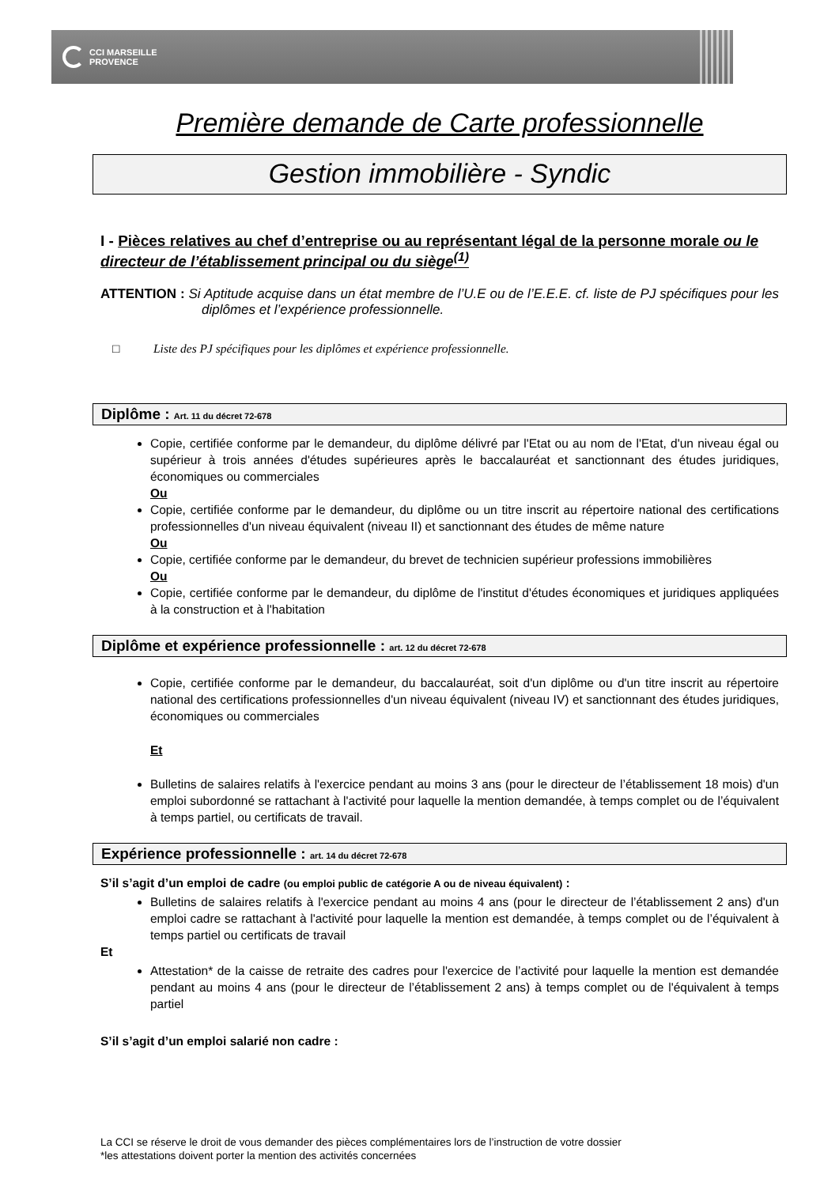CCI MARSEILLE
PROVENCE
Première demande de Carte professionnelle
Gestion immobilière - Syndic
I - Pièces relatives au chef d’entreprise ou au représentant légal de la personne morale ou le directeur de l’établissement principal ou du siège<sup>(1)</sup>
ATTENTION : Si Aptitude acquise dans un état membre de l’U.E ou de l’E.E.E. cf. liste de PJ spécifiques pour les diplômes et l’expérience professionnelle.
□ Liste des PJ spécifiques pour les diplômes et expérience professionnelle.
Diplôme : Art. 11 du décret 72-678
Copie, certifiée conforme par le demandeur, du diplôme délivré par l'Etat ou au nom de l'Etat, d'un niveau égal ou supérieur à trois années d'études supérieures après le baccalauréat et sanctionnant des études juridiques, économiques ou commerciales
Ou
Copie, certifiée conforme par le demandeur, du diplôme ou un titre inscrit au répertoire national des certifications professionnelles d'un niveau équivalent (niveau II) et sanctionnant des études de même nature
Ou
Copie, certifiée conforme par le demandeur, du brevet de technicien supérieur professions immobilières
Ou
Copie, certifiée conforme par le demandeur, du diplôme de l'institut d'études économiques et juridiques appliquées à la construction et à l'habitation
Diplôme et expérience professionnelle : art. 12 du décret 72-678
Copie, certifiée conforme par le demandeur, du baccalauréat, soit d'un diplôme ou d'un titre inscrit au répertoire national des certifications professionnelles d'un niveau équivalent (niveau IV) et sanctionnant des études juridiques, économiques ou commerciales
Et
Bulletins de salaires relatifs à l'exercice pendant au moins 3 ans (pour le directeur de l’établissement 18 mois) d'un emploi subordonné se rattachant à l'activité pour laquelle la mention demandée, à temps complet ou de l’équivalent à temps partiel, ou certificats de travail.
Expérience professionnelle : art. 14 du décret 72-678
S’il s’agit d’un emploi de cadre (ou emploi public de catégorie A ou de niveau équivalent) :
Bulletins de salaires relatifs à l'exercice pendant au moins 4 ans (pour le directeur de l’établissement 2 ans) d'un emploi cadre se rattachant à l'activité pour laquelle la mention est demandée, à temps complet ou de l’équivalent à temps partiel ou certificats de travail
Et
Attestation* de la caisse de retraite des cadres pour l'exercice de l’activité pour laquelle la mention est demandée pendant au moins 4 ans (pour le directeur de l’établissement 2 ans) à temps complet ou de l'équivalent à temps partiel
S’il s’agit d’un emploi salarié non cadre :
La CCI se réserve le droit de vous demander des pièces complémentaires lors de l’instruction de votre dossier
*les attestations doivent porter la mention des activités concernées